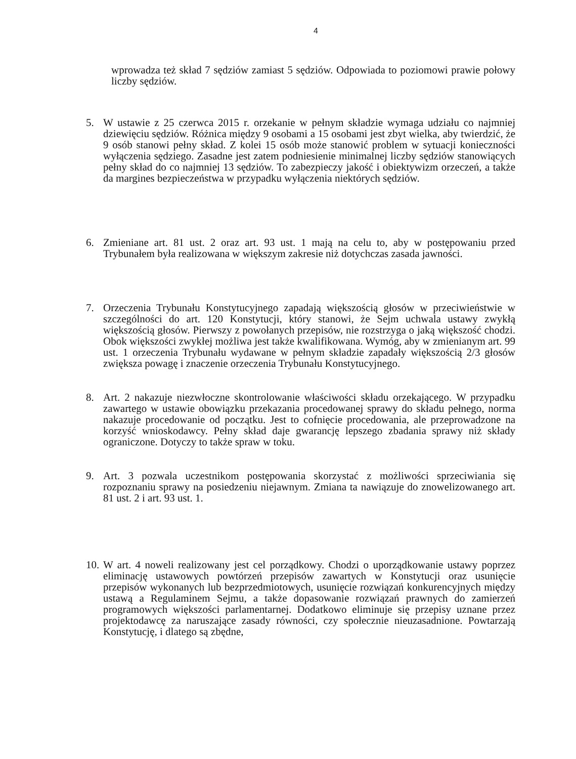4
wprowadza też skład 7 sędziów zamiast 5 sędziów. Odpowiada to poziomowi prawie połowy liczby sędziów.
5. W ustawie z 25 czerwca 2015 r. orzekanie w pełnym składzie wymaga udziału co najmniej dziewięciu sędziów. Różnica między 9 osobami a 15 osobami jest zbyt wielka, aby twierdzić, że 9 osób stanowi pełny skład. Z kolei 15 osób może stanowić problem w sytuacji konieczności wyłączenia sędziego. Zasadne jest zatem podniesienie minimalnej liczby sędziów stanowiących pełny skład do co najmniej 13 sędziów. To zabezpieczy jakość i obiektywizm orzeczeń, a także da margines bezpieczeństwa w przypadku wyłączenia niektórych sędziów.
6. Zmieniane art. 81 ust. 2 oraz art. 93 ust. 1 mają na celu to, aby w postępowaniu przed Trybunałem była realizowana w większym zakresie niż dotychczas zasada jawności.
7. Orzeczenia Trybunału Konstytucyjnego zapadają większością głosów w przeciwieństwie w szczególności do art. 120 Konstytucji, który stanowi, że Sejm uchwala ustawy zwykłą większością głosów. Pierwszy z powołanych przepisów, nie rozstrzyga o jaką większość chodzi. Obok większości zwykłej możliwa jest także kwalifikowana. Wymóg, aby w zmienianym art. 99 ust. 1 orzeczenia Trybunału wydawane w pełnym składzie zapadały większością 2/3 głosów zwiększa powagę i znaczenie orzeczenia Trybunału Konstytucyjnego.
8. Art. 2 nakazuje niezwłoczne skontrolowanie właściwości składu orzekającego. W przypadku zawartego w ustawie obowiązku przekazania procedowanej sprawy do składu pełnego, norma nakazuje procedowanie od początku. Jest to cofnięcie procedowania, ale przeprowadzone na korzyść wnioskodawcy. Pełny skład daje gwarancję lepszego zbadania sprawy niż składy ograniczone. Dotyczy to także spraw w toku.
9. Art. 3 pozwala uczestnikom postępowania skorzystać z możliwości sprzeciwiania się rozpoznaniu sprawy na posiedzeniu niejawnym. Zmiana ta nawiązuje do znowelizowanego art. 81 ust. 2 i art. 93 ust. 1.
10.
W art. 4 noweli realizowany jest cel porządkowy. Chodzi o uporządkowanie ustawy poprzez eliminację ustawowych powtórzeń przepisów zawartych w Konstytucji oraz usunięcie przepisów wykonanych lub bezprzedmiotowych, usunięcie rozwiązań konkurencyjnych między ustawą a Regulaminem Sejmu, a także dopasowanie rozwiązań prawnych do zamierzeń programowych większości parlamentarnej. Dodatkowo eliminuje się przepisy uznane przez projektodawcę za naruszające zasady równości, czy społecznie nieuzasadnione. Powtarzają Konstytucję, i dlatego są zbędne,